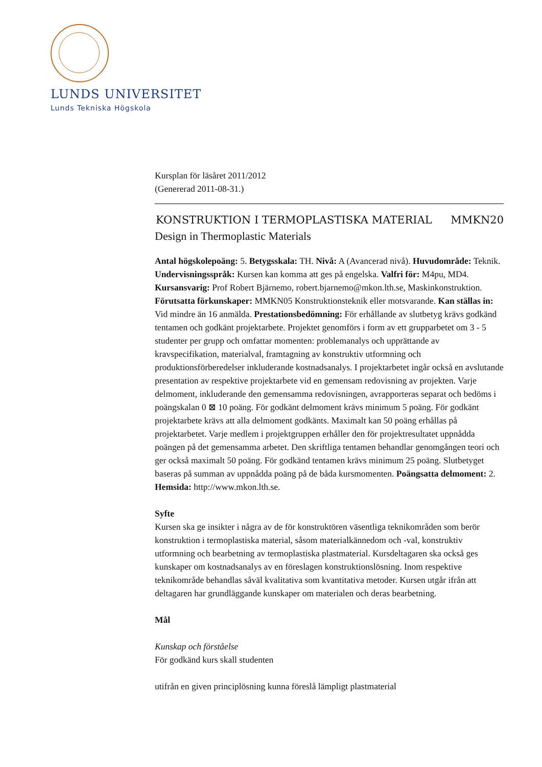LUNDS UNIVERSITET
Lunds Tekniska Högskola
Kursplan för läsåret 2011/2012
(Genererad 2011-08-31.)
KONSTRUKTION I TERMOPLASTISKA MATERIAL MMKN20
Design in Thermoplastic Materials
Antal högskolepoäng: 5. Betygsskala: TH. Nivå: A (Avancerad nivå). Huvudområde: Teknik. Undervisningsspråk: Kursen kan komma att ges på engelska. Valfri för: M4pu, MD4. Kursansvarig: Prof Robert Bjärnemo, robert.bjarnemo@mkon.lth.se, Maskinkonstruktion. Förutsatta förkunskaper: MMKN05 Konstruktionsteknik eller motsvarande. Kan ställas in: Vid mindre än 16 anmälda. Prestationsbedömning: För erhållande av slutbetyg krävs godkänd tentamen och godkänt projektarbete. Projektet genomförs i form av ett grupparbetet om 3 - 5 studenter per grupp och omfattar momenten: problemanalys och upprättande av kravspecifikation, materialval, framtagning av konstruktiv utformning och produktionsförberedelser inkluderande kostnadsanalys. I projektarbetet ingår också en avslutande presentation av respektive projektarbete vid en gemensam redovisning av projekten. Varje delmoment, inkluderande den gemensamma redovisningen, avrapporteras separat och bedöms i poängskalan 0 ⊠ 10 poäng. För godkänt delmoment krävs minimum 5 poäng. För godkänt projektarbete krävs att alla delmoment godkänts. Maximalt kan 50 poäng erhållas på projektarbetet. Varje medlem i projektgruppen erhåller den för projektresultatet uppnådda poängen på det gemensamma arbetet. Den skriftliga tentamen behandlar genomgången teori och ger också maximalt 50 poäng. För godkänd tentamen krävs minimum 25 poäng. Slutbetyget baseras på summan av uppnådda poäng på de båda kursmomenten. Poängsatta delmoment: 2. Hemsida: http://www.mkon.lth.se.
Syfte
Kursen ska ge insikter i några av de för konstruktören väsentliga teknikområden som berör konstruktion i termoplastiska material, såsom materialkännedom och -val, konstruktiv utformning och bearbetning av termoplastiska plastmaterial. Kursdeltagaren ska också ges kunskaper om kostnadsanalys av en föreslagen konstruktionslösning. Inom respektive teknikområde behandlas såväl kvalitativa som kvantitativa metoder. Kursen utgår ifrån att deltagaren har grundläggande kunskaper om materialen och deras bearbetning.
Mål
Kunskap och förståelse
För godkänd kurs skall studenten
utifrån en given principlösning kunna föreslå lämpligt plastmaterial